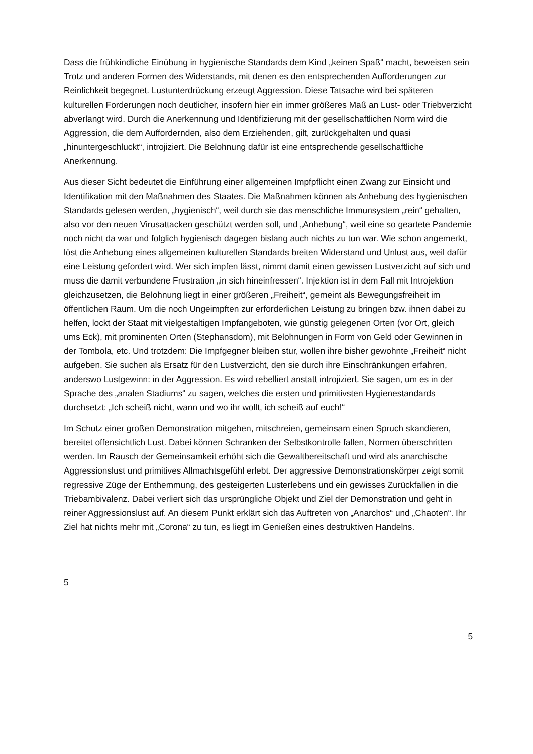Dass die frühkindliche Einübung in hygienische Standards dem Kind „keinen Spaß“ macht, beweisen sein Trotz und anderen Formen des Widerstands, mit denen es den entsprechenden Aufforderungen zur Reinlichkeit begegnet. Lustunterdrückung erzeugt Aggression. Diese Tatsache wird bei späteren kulturellen Forderungen noch deutlicher, insofern hier ein immer größeres Maß an Lust- oder Triebverzicht abverlangt wird. Durch die Anerkennung und Identifizierung mit der gesellschaftlichen Norm wird die Aggression, die dem Auffordernden, also dem Erziehenden, gilt, zurückgehalten und quasi „hinuntergeschluckt“, introjiziert. Die Belohnung dafür ist eine entsprechende gesellschaftliche Anerkennung.
Aus dieser Sicht bedeutet die Einführung einer allgemeinen Impfpflicht einen Zwang zur Einsicht und Identifikation mit den Maßnahmen des Staates. Die Maßnahmen können als Anhebung des hygienischen Standards gelesen werden, „hygienisch“, weil durch sie das menschliche Immunsystem „rein“ gehalten, also vor den neuen Virusattacken geschützt werden soll, und „Anhebung“, weil eine so geartete Pandemie noch nicht da war und folglich hygienisch dagegen bislang auch nichts zu tun war. Wie schon angemerkt, löst die Anhebung eines allgemeinen kulturellen Standards breiten Widerstand und Unlust aus, weil dafür eine Leistung gefordert wird. Wer sich impfen lässt, nimmt damit einen gewissen Lustverzicht auf sich und muss die damit verbundene Frustration „in sich hineinfressen“. Injektion ist in dem Fall mit Introjektion gleichzusetzen, die Belohnung liegt in einer größeren „Freiheit“, gemeint als Bewegungsfreiheit im öffentlichen Raum. Um die noch Ungeimpften zur erforderlichen Leistung zu bringen bzw. ihnen dabei zu helfen, lockt der Staat mit vielgestaltigen Impfangeboten, wie günstig gelegenen Orten (vor Ort, gleich ums Eck), mit prominenten Orten (Stephansdom), mit Belohnungen in Form von Geld oder Gewinnen in der Tombola, etc. Und trotzdem: Die Impfgegner bleiben stur, wollen ihre bisher gewohnte „Freiheit“ nicht aufgeben. Sie suchen als Ersatz für den Lustverzicht, den sie durch ihre Einschränkungen erfahren, anderswo Lustgewinn: in der Aggression. Es wird rebelliert anstatt introjiziert. Sie sagen, um es in der Sprache des „analen Stadiums“ zu sagen, welches die ersten und primitivsten Hygienestandards durchsetzt: „Ich scheiß nicht, wann und wo ihr wollt, ich scheiß auf euch!“
Im Schutz einer großen Demonstration mitgehen, mitschreien, gemeinsam einen Spruch skandieren, bereitet offensichtlich Lust. Dabei können Schranken der Selbstkontrolle fallen, Normen überschritten werden. Im Rausch der Gemeinsamkeit erhöht sich die Gewaltbereitschaft und wird als anarchische Aggressionslust und primitives Allmachtsgefühl erlebt. Der aggressive Demonstrationskörper zeigt somit regressive Züge der Enthemmung, des gesteigerten Lusterlebens und ein gewisses Zurückfallen in die Triebambivalenz. Dabei verliert sich das ursprüngliche Objekt und Ziel der Demonstration und geht in reiner Aggressionslust auf. An diesem Punkt erklärt sich das Auftreten von „Anarchos“ und „Chaoten“. Ihr Ziel hat nichts mehr mit „Corona“ zu tun, es liegt im Genießen eines destruktiven Handelns.
5
5